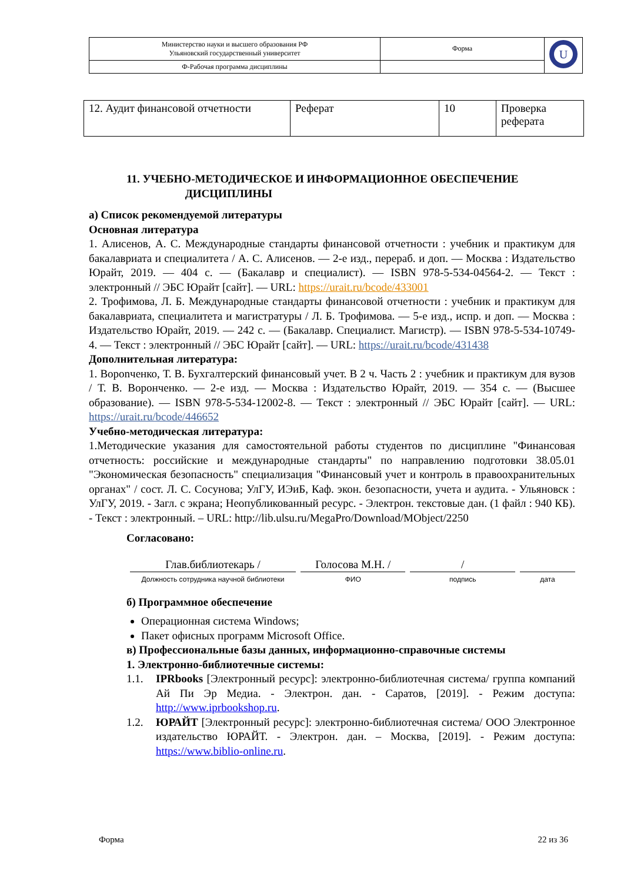| Министерство науки и высшего образования РФ Ульяновский государственный университет | Форма | U |
| Ф-Рабочая программа дисциплины | | |
| 12. Аудит финансовой отчетности | Реферат | 10 | Проверка реферата |
11. УЧЕБНО-МЕТОДИЧЕСКОЕ И ИНФОРМАЦИОННОЕ ОБЕСПЕЧЕНИЕ
ДИСЦИПЛИНЫ
а) Список рекомендуемой литературы
Основная литература
1. Алисенов, А. С. Международные стандарты финансовой отчетности : учебник и практикум для бакалавриата и специалитета / А. С. Алисенов. — 2-е изд., перераб. и доп. — Москва : Издательство Юрайт, 2019. — 404 с. — (Бакалавр и специалист). — ISBN 978-5-534-04564-2. — Текст : электронный // ЭБС Юрайт [сайт]. — URL: https://urait.ru/bcode/433001
2. Трофимова, Л. Б. Международные стандарты финансовой отчетности : учебник и практикум для бакалавриата, специалитета и магистратуры / Л. Б. Трофимова. — 5-е изд., испр. и доп. — Москва : Издательство Юрайт, 2019. — 242 с. — (Бакалавр. Специалист. Магистр). — ISBN 978-5-534-10749-4. — Текст : электронный // ЭБС Юрайт [сайт]. — URL: https://urait.ru/bcode/431438
Дополнительная литература:
1. Ворonченко, Т. В. Бухгалтерский финансовый учет. В 2 ч. Часть 2 : учебник и практикум для вузов / Т. В. Воронченко. — 2-е изд. — Москва : Издательство Юрайт, 2019. — 354 с. — (Высшее образование). — ISBN 978-5-534-12002-8. — Текст : электронный // ЭБС Юрайт [сайт]. — URL: https://urait.ru/bcode/446652
Учебно-методическая литература:
1.Методические указания для самостоятельной работы студентов по дисциплине "Финансовая отчетность: российские и международные стандарты" по направлению подготовки 38.05.01 "Экономическая безопасность" специализация "Финансовый учет и контроль в правоохранительных органах" / сост. Л. С. Сосунова; УлГУ, ИЭиБ, Каф. экон. безопасности, учета и аудита. - Ульяновск : УлГУ, 2019. - Загл. с экрана; Неопубликованный ресурс. - Электрон. текстовые дан. (1 файл : 940 КБ). - Текст : электронный. – URL: http://lib.ulsu.ru/MegaPro/Download/MObject/2250
Согласовано:
Глав.библиотекарь /
Должность сотрудника научной библиотеки
Голосова М.Н. /
ФИО
/
подпись
дата
б) Программное обеспечение
Операционная система Windows;
Пакет офисных программ Microsoft Office.
в) Профессиональные базы данных, информационно-справочные системы
1. Электронно-библиотечные системы:
1.1. IPRbooks [Электронный ресурс]: электронно-библиотечная система/ группа компаний Ай Пи Эр Медиа. - Электрон. дан. - Саратов, [2019]. - Режим доступа: http://www.iprbookshop.ru.
1.2. ЮРАЙТ [Электронный ресурс]: электронно-библиотечная система/ ООО Электронное издательство ЮРАЙТ. - Электрон. дан. – Москва, [2019]. - Режим доступа: https://www.biblio-online.ru.
Форма 22 из 36